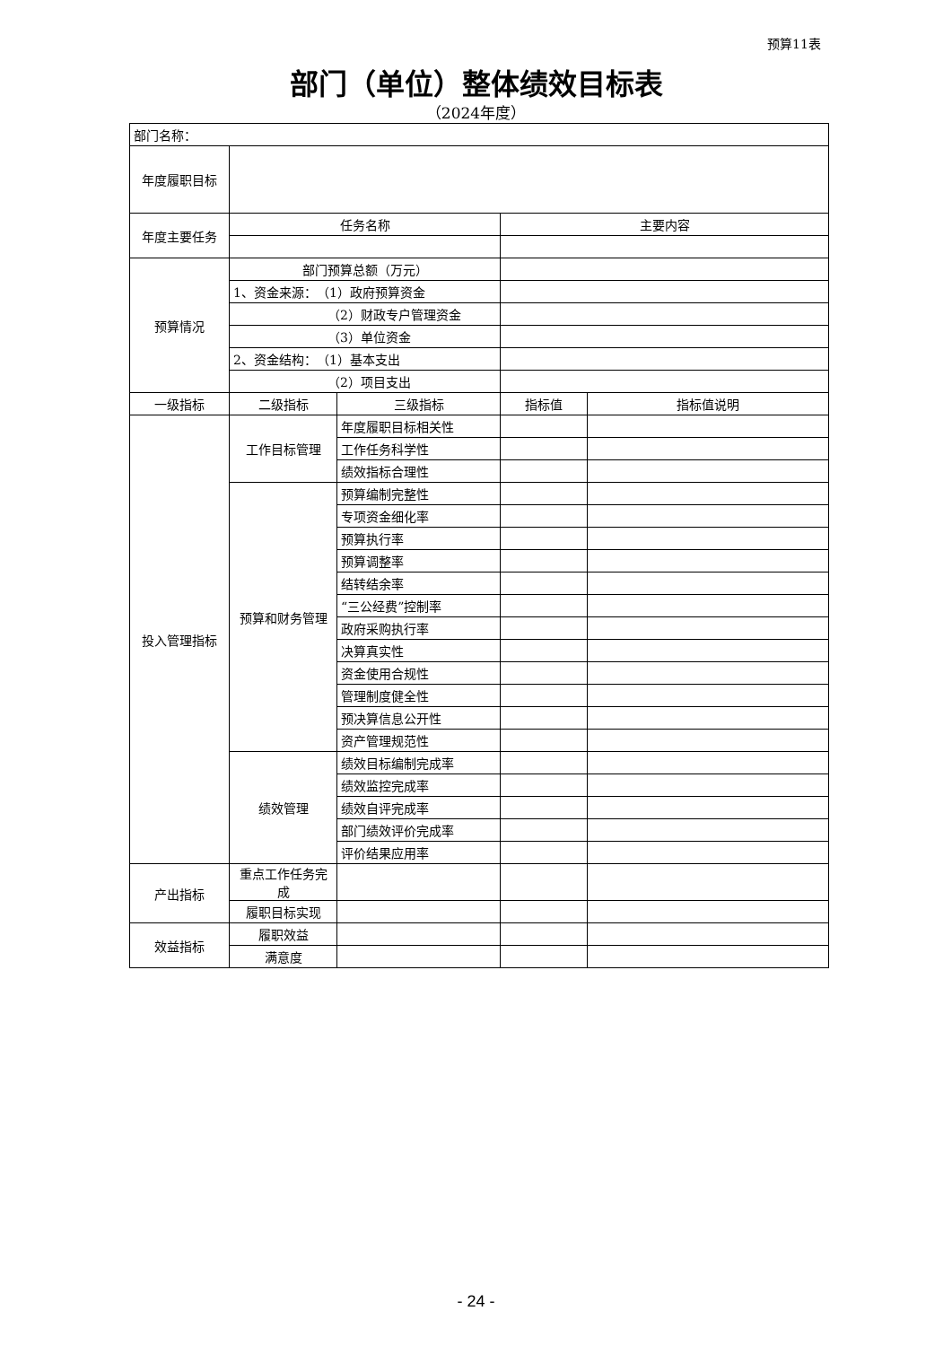预算11表
部门（单位）整体绩效目标表
（2024年度）
| 部门名称： | | | | |
| 年度履职目标 | | | | |
| 年度主要任务 | 任务名称 | | 主要内容 | |
| 预算情况 | 部门预算总额（万元） | | | |
| | 1、资金来源： （1）政府预算资金 | | | |
| | （2）财政专户管理资金 | | | |
| | （3）单位资金 | | | |
| | 2、资金结构： （1）基本支出 | | | |
| | （2）项目支出 | | | |
| 一级指标 | 二级指标 | 三级指标 | 指标值 | 指标值说明 |
| 投入管理指标 | 工作目标管理 | 年度履职目标相关性 | | |
| | | 工作任务科学性 | | |
| | | 绩效指标合理性 | | |
| | 预算和财务管理 | 预算编制完整性 | | |
| | | 专项资金细化率 | | |
| | | 预算执行率 | | |
| | | 预算调整率 | | |
| | | 结转结余率 | | |
| | | “三公经费”控制率 | | |
| | | 政府采购执行率 | | |
| | | 决算真实性 | | |
| | | 资金使用合规性 | | |
| | | 管理制度健全性 | | |
| | | 预决算信息公开性 | | |
| | | 资产管理规范性 | | |
| | 绩效管理 | 绩效目标编制完成率 | | |
| | | 绩效监控完成率 | | |
| | | 绩效自评完成率 | | |
| | | 部门绩效评价完成率 | | |
| | | 评价结果应用率 | | |
| 产出指标 | 重点工作任务完成 | | | |
| | 履职目标实现 | | | |
| 效益指标 | 履职效益 | | | |
| | 满意度 | | | |
- 24 -